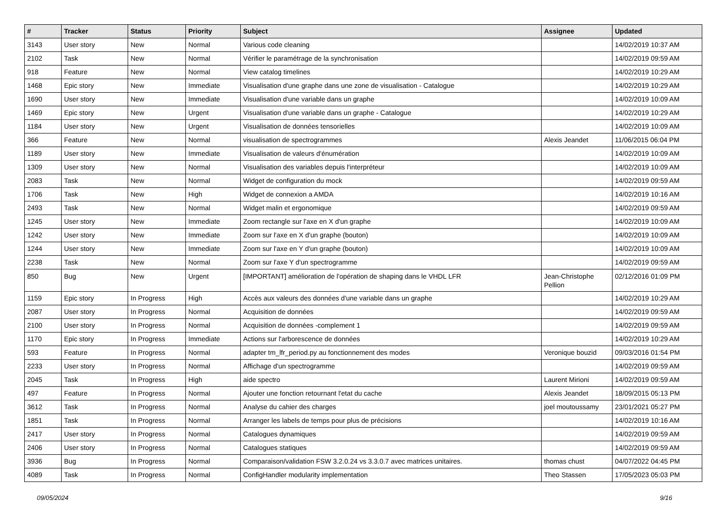| # | Tracker | Status | Priority | Subject | Assignee | Updated |
| --- | --- | --- | --- | --- | --- | --- |
| 3143 | User story | New | Normal | Various code cleaning | | 14/02/2019 10:37 AM |
| 2102 | Task | New | Normal | Vérifier le paramétrage de la synchronisation | | 14/02/2019 09:59 AM |
| 918 | Feature | New | Normal | View catalog timelines | | 14/02/2019 10:29 AM |
| 1468 | Epic story | New | Immediate | Visualisation d'une graphe dans une zone de visualisation - Catalogue | | 14/02/2019 10:29 AM |
| 1690 | User story | New | Immediate | Visualisation d'une variable dans un graphe | | 14/02/2019 10:09 AM |
| 1469 | Epic story | New | Urgent | Visualisation d'une variable dans un graphe - Catalogue | | 14/02/2019 10:29 AM |
| 1184 | User story | New | Urgent | Visualisation de données tensorielles | | 14/02/2019 10:09 AM |
| 366 | Feature | New | Normal | visualisation de spectrogrammes | Alexis Jeandet | 11/06/2015 06:04 PM |
| 1189 | User story | New | Immediate | Visualisation de valeurs d'énumération | | 14/02/2019 10:09 AM |
| 1309 | User story | New | Normal | Visualisation des variables depuis l'interpréteur | | 14/02/2019 10:09 AM |
| 2083 | Task | New | Normal | Widget de configuration du mock | | 14/02/2019 09:59 AM |
| 1706 | Task | New | High | Widget de connexion a AMDA | | 14/02/2019 10:16 AM |
| 2493 | Task | New | Normal | Widget malin et ergonomique | | 14/02/2019 09:59 AM |
| 1245 | User story | New | Immediate | Zoom rectangle sur l'axe en X d'un graphe | | 14/02/2019 10:09 AM |
| 1242 | User story | New | Immediate | Zoom sur l'axe en X d'un graphe (bouton) | | 14/02/2019 10:09 AM |
| 1244 | User story | New | Immediate | Zoom sur l'axe en Y d'un graphe (bouton) | | 14/02/2019 10:09 AM |
| 2238 | Task | New | Normal | Zoom sur l'axe Y d'un spectrogramme | | 14/02/2019 09:59 AM |
| 850 | Bug | New | Urgent | [IMPORTANT] amélioration de l'opération de shaping dans le VHDL LFR | Jean-Christophe Pellion | 02/12/2016 01:09 PM |
| 1159 | Epic story | In Progress | High | Accès aux valeurs des données d'une variable dans un graphe | | 14/02/2019 10:29 AM |
| 2087 | User story | In Progress | Normal | Acquisition de données | | 14/02/2019 09:59 AM |
| 2100 | User story | In Progress | Normal | Acquisition de données -complement 1 | | 14/02/2019 09:59 AM |
| 1170 | Epic story | In Progress | Immediate | Actions sur l'arborescence de données | | 14/02/2019 10:29 AM |
| 593 | Feature | In Progress | Normal | adapter tm_lfr_period.py au fonctionnement des modes | Veronique bouzid | 09/03/2016 01:54 PM |
| 2233 | User story | In Progress | Normal | Affichage d'un spectrogramme | | 14/02/2019 09:59 AM |
| 2045 | Task | In Progress | High | aide spectro | Laurent Mirioni | 14/02/2019 09:59 AM |
| 497 | Feature | In Progress | Normal | Ajouter une fonction retournant l'etat du cache | Alexis Jeandet | 18/09/2015 05:13 PM |
| 3612 | Task | In Progress | Normal | Analyse du cahier des charges | joel moutoussamy | 23/01/2021 05:27 PM |
| 1851 | Task | In Progress | Normal | Arranger les labels de temps pour plus de précisions | | 14/02/2019 10:16 AM |
| 2417 | User story | In Progress | Normal | Catalogues dynamiques | | 14/02/2019 09:59 AM |
| 2406 | User story | In Progress | Normal | Catalogues statiques | | 14/02/2019 09:59 AM |
| 3936 | Bug | In Progress | Normal | Comparaison/validation FSW 3.2.0.24 vs 3.3.0.7 avec matrices unitaires. | thomas chust | 04/07/2022 04:45 PM |
| 4089 | Task | In Progress | Normal | ConfigHandler modularity implementation | Theo Stassen | 17/05/2023 05:03 PM |
09/05/2024 9/16